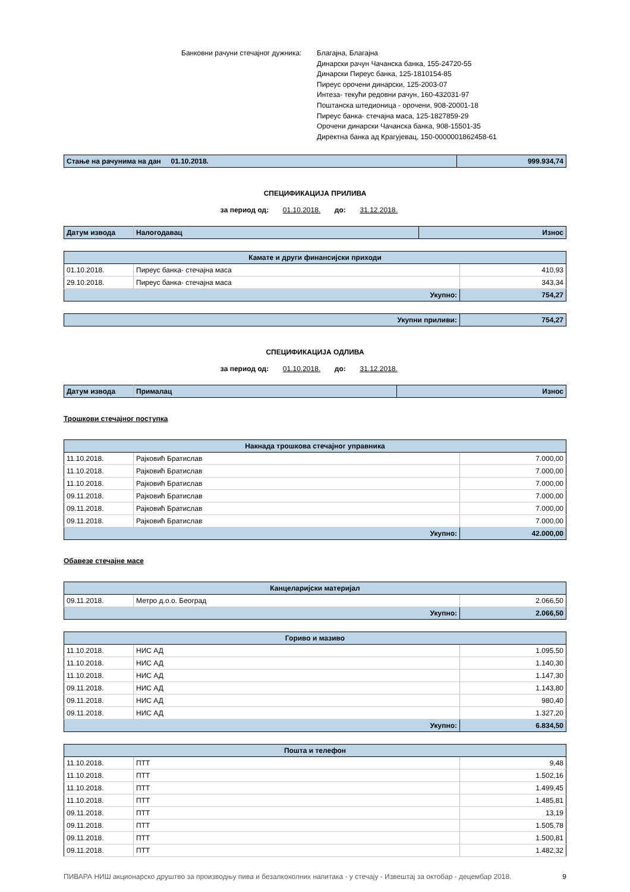Банковни рачуни стечајног дужника:
Благајна, Благајна
Динарски рачун Чачанска банка, 155-24720-55
Динарски Пиреус банка, 125-1810154-85
Пиреус орочени динарски, 125-2003-07
Интеза- текући редовни рачун, 160-432031-97
Поштанска штедионица - орочени, 908-20001-18
Пиреус банка- стечајна маса, 125-1827859-29
Орочени динарски Чачанска банка, 908-15501-35
Директна банка ад Крагујевац, 150-0000001862458-61
| Стање на рачунима на дан 01.10.2018. | 999.934,74 |
СПЕЦИФИКАЦИЈА ПРИЛИВА
за период од: 01.10.2018. до: 31.12.2018.
| Датум извода | Налогодавац | Износ |
| Камате и други финансијски приходи | | |
| 01.10.2018. | Пиреус банка- стечајна маса | 410,93 |
| 29.10.2018. | Пиреус банка- стечајна маса | 343,34 |
| Укупно: | | 754,27 |
| Укупни приливи: | 754,27 |
СПЕЦИФИКАЦИЈА ОДЛИВА
за период од: 01.10.2018. до: 31.12.2018.
| Датум извода | Прималац | Износ |
Трошкови стечајног поступка
| Накнада трошкова стечајног управника | | |
| 11.10.2018. | Рајковић Братислав | 7.000,00 |
| 11.10.2018. | Рајковић Братислав | 7.000,00 |
| 11.10.2018. | Рајковић Братислав | 7.000,00 |
| 09.11.2018. | Рајковић Братислав | 7.000,00 |
| 09.11.2018. | Рајковић Братислав | 7.000,00 |
| 09.11.2018. | Рајковић Братислав | 7.000,00 |
| Укупно: | | 42.000,00 |
Обавезе стечајне масе
| Канцеларијски материјал | | |
| 09.11.2018. | Метро д.о.о. Београд | 2.066,50 |
| Укупно: | | 2.066,50 |
| Гориво и мазиво | | |
| 11.10.2018. | НИС АД | 1.095,50 |
| 11.10.2018. | НИС АД | 1.140,30 |
| 11.10.2018. | НИС АД | 1.147,30 |
| 09.11.2018. | НИС АД | 1.143,80 |
| 09.11.2018. | НИС АД | 980,40 |
| 09.11.2018. | НИС АД | 1.327,20 |
| Укупно: | | 6.834,50 |
| Пошта и телефон | | |
| 11.10.2018. | ПТТ | 9,48 |
| 11.10.2018. | ПТТ | 1.502,16 |
| 11.10.2018. | ПТТ | 1.499,45 |
| 11.10.2018. | ПТТ | 1.485,81 |
| 09.11.2018. | ПТТ | 13,19 |
| 09.11.2018. | ПТТ | 1.505,78 |
| 09.11.2018. | ПТТ | 1.500,81 |
| 09.11.2018. | ПТТ | 1.482,32 |
ПИВАРА НИШ акционарско друштво за производњу пива и безалкохолних напитака - у стечају - Извештај за октобар - децембар 2018.
9